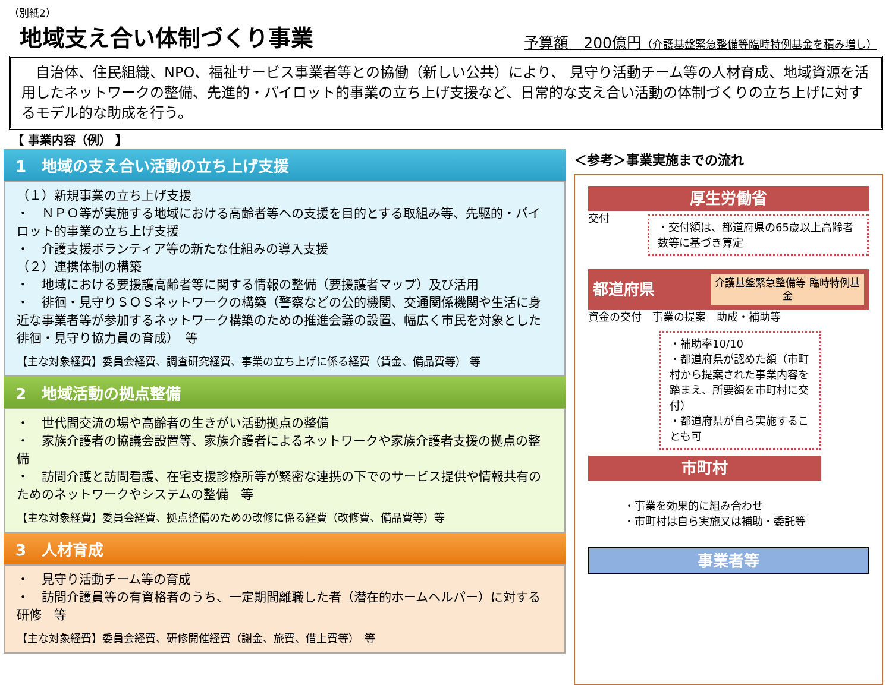（別紙2）
地域支え合い体制づくり事業
予算額　200億円（介護基盤緊急整備等臨時特例基金を積み増し）
　自治体、住民組織、NPO、福祉サービス事業者等との協働（新しい公共）により、 見守り活動チーム等の人材育成、地域資源を活用したネットワークの整備、先進的・パイロット的事業の立ち上げ支援など、日常的な支え合い活動の体制づくりの立ち上げに対するモデル的な助成を行う。
【 事業内容（例） 】
1　地域の支え合い活動の立ち上げ支援
（１）新規事業の立ち上げ支援
・　ＮＰＯ等が実施する地域における高齢者等への支援を目的とする取組み等、先駆的・パイロット的事業の立ち上げ支援
・　介護支援ボランティア等の新たな仕組みの導入支援
（２）連携体制の構築
・　地域における要援護高齢者等に関する情報の整備（要援護者マップ）及び活用
・　徘徊・見守りＳＯＳネットワークの構築（警察などの公的機関、交通関係機関や生活に身近な事業者等が参加するネットワーク構築のための推進会議の設置、幅広く市民を対象とした徘徊・見守り協力員の育成）　等
【主な対象経費】委員会経費、調査研究経費、事業の立ち上げに係る経費（賃金、備品費等） 等
2　地域活動の拠点整備
・　世代間交流の場や高齢者の生きがい活動拠点の整備
・　家族介護者の協議会設置等、家族介護者によるネットワークや家族介護者支援の拠点の整備
・　訪問介護と訪問看護、在宅支援診療所等が緊密な連携の下でのサービス提供や情報共有のためのネットワークやシステムの整備　等
【主な対象経費】委員会経費、拠点整備のための改修に係る経費（改修費、備品費等）等
3　人材育成
・　見守り活動チーム等の育成
・　訪問介護員等の有資格者のうち、一定期間離職した者（潜在的ホームヘルパー）に対する研修　等
【主な対象経費】委員会経費、研修開催経費（謝金、旅費、借上費等）　等
＜参考＞事業実施までの流れ
厚生労働省
交付
・交付額は、都道府県の65歳以上高齢者数等に基づき算定
都道府県
介護基盤緊急整備等 臨時特例基金
資金の交付　事業の提案　助成・補助等
・補助率10/10
・都道府県が認めた額（市町村から提案された事業内容を踏まえ、所要額を市町村に交付）
・都道府県が自ら実施することも可
市町村
・事業を効果的に組み合わせ
・市町村は自ら実施又は補助・委託等
事業者等